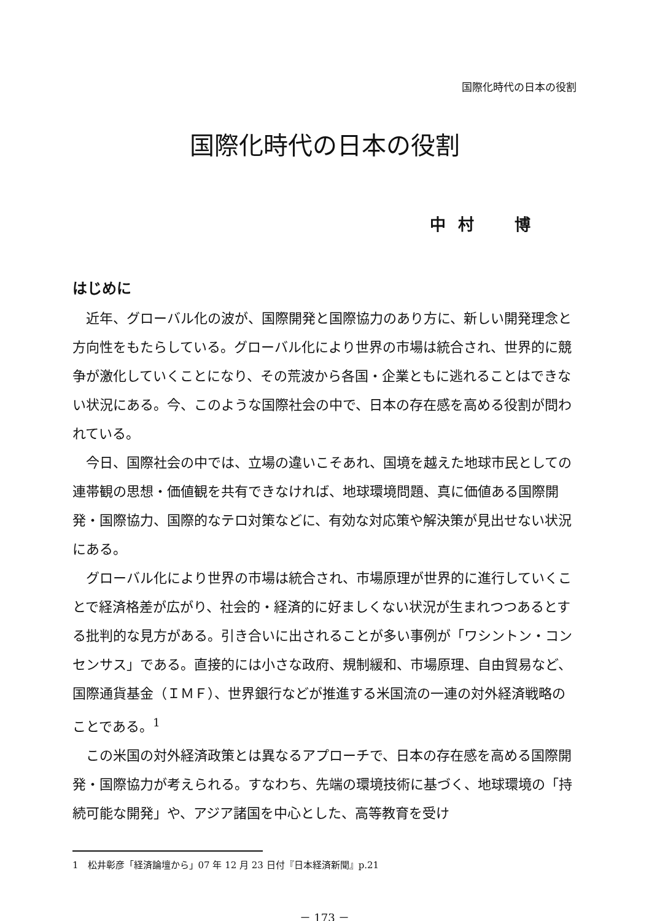国際化時代の日本の役割
国際化時代の日本の役割
中村　博
はじめに
近年、グローバル化の波が、国際開発と国際協力のあり方に、新しい開発理念と方向性をもたらしている。グローバル化により世界の市場は統合され、世界的に競争が激化していくことになり、その荒波から各国・企業ともに逃れることはできない状況にある。今、このような国際社会の中で、日本の存在感を高める役割が問われている。
今日、国際社会の中では、立場の違いこそあれ、国境を越えた地球市民としての連帯観の思想・価値観を共有できなければ、地球環境問題、真に価値ある国際開発・国際協力、国際的なテロ対策などに、有効な対応策や解決策が見出せない状況にある。
グローバル化により世界の市場は統合され、市場原理が世界的に進行していくことで経済格差が広がり、社会的・経済的に好ましくない状況が生まれつつあるとする批判的な見方がある。引き合いに出されることが多い事例が「ワシントン・コンセンサス」である。直接的には小さな政府、規制緩和、市場原理、自由貿易など、国際通貨基金（ＩＭＦ）、世界銀行などが推進する米国流の一連の対外経済戦略のことである。<sup>1</sup>
この米国の対外経済政策とは異なるアプローチで、日本の存在感を高める国際開発・国際協力が考えられる。すなわち、先端の環境技術に基づく、地球環境の「持続可能な開発」や、アジア諸国を中心とした、高等教育を受け
1　松井彰彦「経済論壇から」07 年 12 月 23 日付『日本経済新聞』p.21
－ 173 －